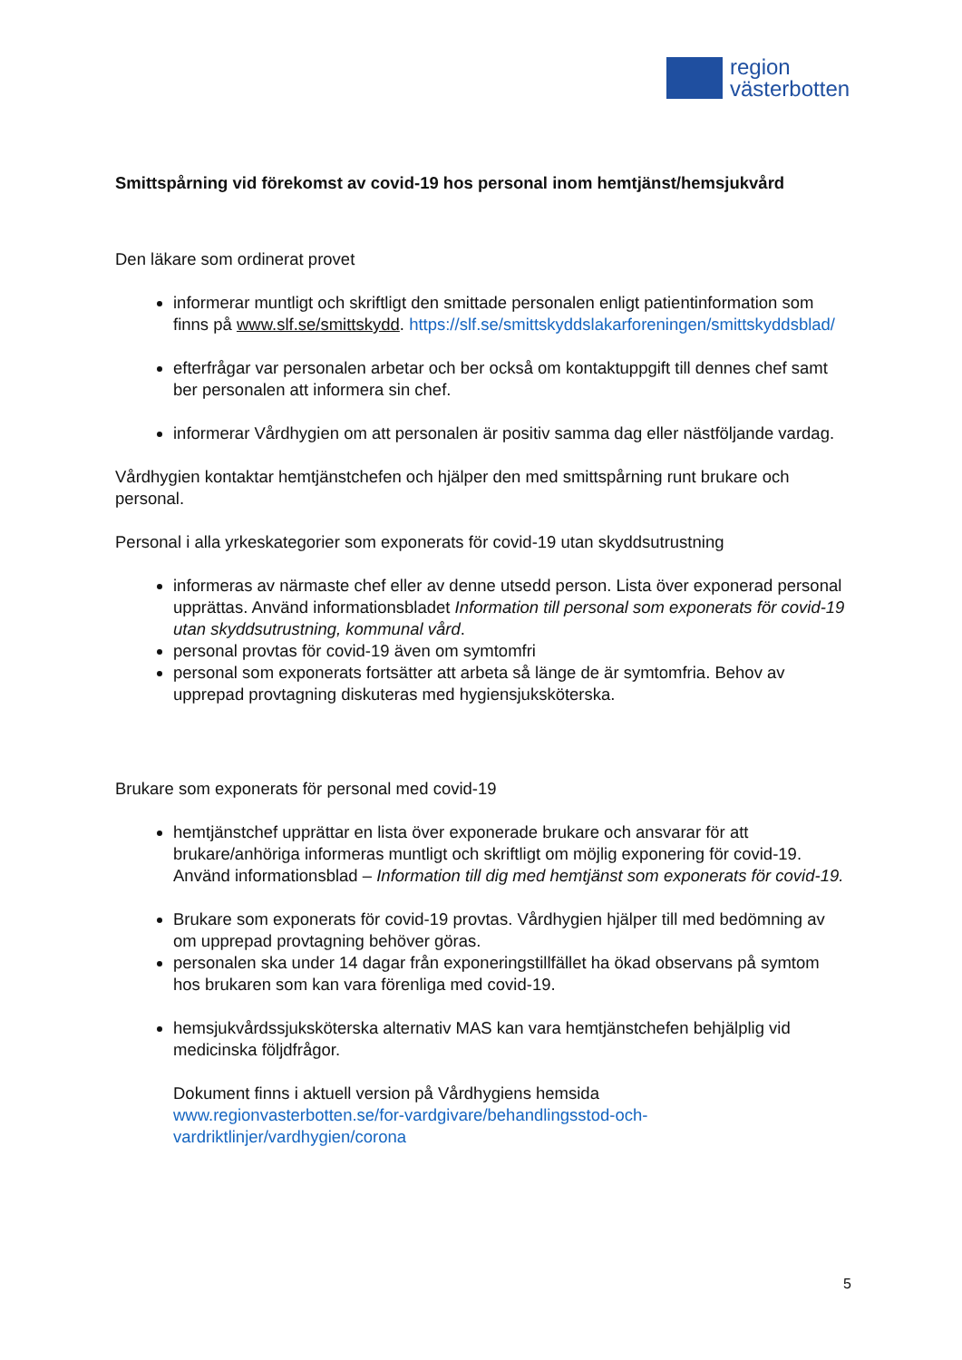region
västerbotten
Smittspårning vid förekomst av covid-19 hos personal inom hemtjänst/hemsjukvård
Den läkare som ordinerat provet
informerar muntligt och skriftligt den smittade personalen enligt patientinformation som finns på www.slf.se/smittskydd. https://slf.se/smittskyddslakarforeningen/smittskyddsblad/
efterfrågar var personalen arbetar och ber också om kontaktuppgift till dennes chef samt ber personalen att informera sin chef.
informerar Vårdhygien om att personalen är positiv samma dag eller nästföljande vardag.
Vårdhygien kontaktar hemtjänstchefen och hjälper den med smittspårning runt brukare och personal.
Personal i alla yrkeskategorier som exponerats för covid-19 utan skyddsutrustning
informeras av närmaste chef eller av denne utsedd person. Lista över exponerad personal upprättas. Använd informationsbladet Information till personal som exponerats för covid-19 utan skyddsutrustning, kommunal vård.
personal provtas för covid-19 även om symtomfri
personal som exponerats fortsätter att arbeta så länge de är symtomfria. Behov av upprepad provtagning diskuteras med hygiensjuksköterska.
Brukare som exponerats för personal med covid-19
hemtjänstchef upprättar en lista över exponerade brukare och ansvarar för att brukare/anhöriga informeras muntligt och skriftligt om möjlig exponering för covid-19. Använd informationsblad – Information till dig med hemtjänst som exponerats för covid-19.
Brukare som exponerats för covid-19 provtas. Vårdhygien hjälper till med bedömning av om upprepad provtagning behöver göras.
personalen ska under 14 dagar från exponeringstillfället ha ökad observans på symtom hos brukaren som kan vara förenliga med covid-19.
hemsjukvårdssjuksköterska alternativ MAS kan vara hemtjänstchefen behjälplig vid medicinska följdfrågor.
Dokument finns i aktuell version på Vårdhygiens hemsida
www.regionvasterbotten.se/for-vardgivare/behandlingsstod-och-vardriktlinjer/vardhygien/corona
5